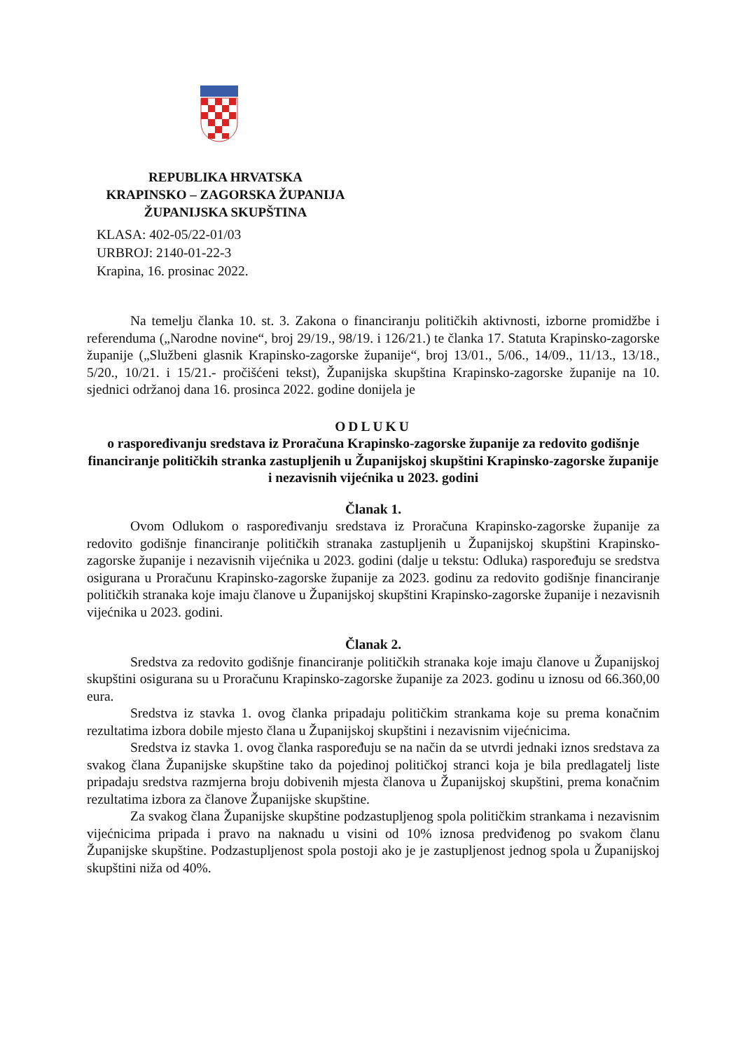REPUBLIKA HRVATSKA
KRAPINSKO – ZAGORSKA ŽUPANIJA
ŽUPANIJSKA SKUPŠTINA
KLASA: 402-05/22-01/03
URBROJ: 2140-01-22-3
Krapina, 16. prosinac 2022.
Na temelju članka 10. st. 3. Zakona o financiranju političkih aktivnosti, izborne promidžbe i referenduma („Narodne novine“, broj 29/19., 98/19. i 126/21.) te članka 17. Statuta Krapinsko-zagorske županije („Službeni glasnik Krapinsko-zagorske županije“, broj 13/01., 5/06., 14/09., 11/13., 13/18., 5/20., 10/21. i 15/21.- pročišćeni tekst), Županijska skupština Krapinsko-zagorske županije na 10. sjednici održanoj dana 16. prosinca 2022. godine donijela je
ODLUKU
o raspoređivanju sredstava iz Proračuna Krapinsko-zagorske županije za redovito godišnje financiranje političkih stranka zastupljenih u Županijskoj skupštini Krapinsko-zagorske županije i nezavisnih vijećnika u 2023. godini
Članak 1.
Ovom Odlukom o raspoređivanju sredstava iz Proračuna Krapinsko-zagorske županije za redovito godišnje financiranje političkih stranaka zastupljenih u Županijskoj skupštini Krapinsko-zagorske županije i nezavisnih vijećnika u 2023. godini (dalje u tekstu: Odluka) raspoređuju se sredstva osigurana u Proračunu Krapinsko-zagorske županije za 2023. godinu za redovito godišnje financiranje političkih stranaka koje imaju članove u Županijskoj skupštini Krapinsko-zagorske županije i nezavisnih vijećnika u 2023. godini.
Članak 2.
Sredstva za redovito godišnje financiranje političkih stranaka koje imaju članove u Županijskoj skupštini osigurana su u Proračunu Krapinsko-zagorske županije za 2023. godinu u iznosu od 66.360,00 eura.
Sredstva iz stavka 1. ovog članka pripadaju političkim strankama koje su prema konačnim rezultatima izbora dobile mjesto člana u Županijskoj skupštini i nezavisnim vijećnicima.
Sredstva iz stavka 1. ovog članka raspoređuju se na način da se utvrdi jednaki iznos sredstava za svakog člana Županijske skupštine tako da pojedinoj političkoj stranci koja je bila predlagatelj liste pripadaju sredstva razmjerna broju dobivenih mjesta članova u Županijskoj skupštini, prema konačnim rezultatima izbora za članove Županijske skupštine.
Za svakog člana Županijske skupštine podzastupljenog spola političkim strankama i nezavisnim vijećnicima pripada i pravo na naknadu u visini od 10% iznosa predviđenog po svakom članu Županijske skupštine. Podzastupljenost spola postoji ako je je zastupljenost jednog spola u Županijskoj skupštini niža od 40%.